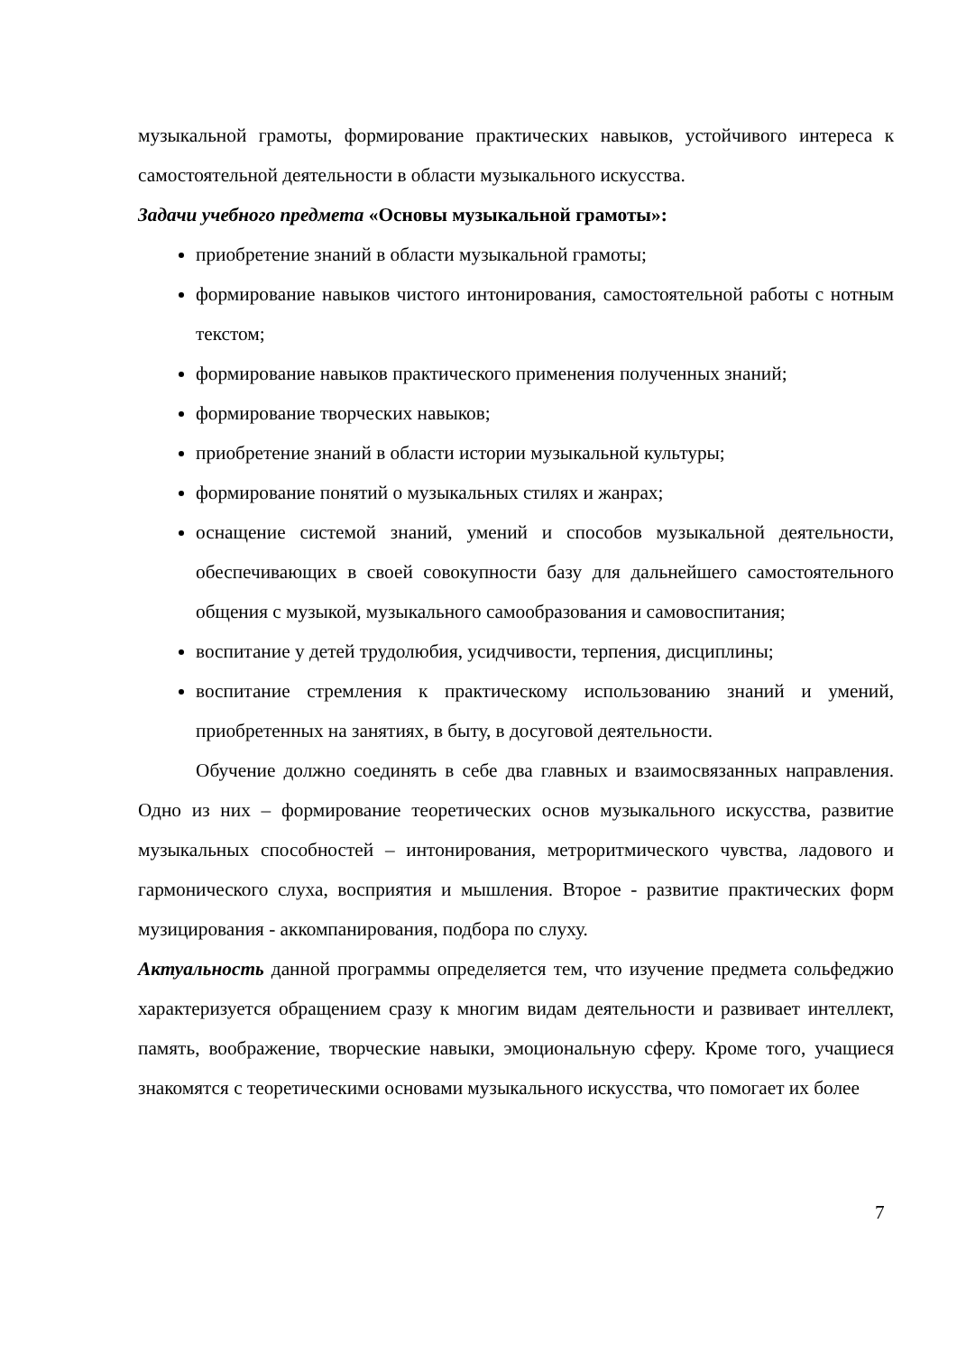музыкальной грамоты, формирование практических навыков, устойчивого интереса к самостоятельной деятельности в области музыкального искусства.
Задачи учебного предмета «Основы музыкальной грамоты»:
приобретение знаний в области музыкальной грамоты;
формирование навыков чистого интонирования, самостоятельной работы с нотным текстом;
формирование навыков практического применения полученных знаний;
формирование творческих навыков;
приобретение знаний в области истории музыкальной культуры;
формирование понятий о музыкальных стилях и жанрах;
оснащение системой знаний, умений и способов музыкальной деятельности, обеспечивающих в своей совокупности базу для дальнейшего самостоятельного общения с музыкой, музыкального самообразования и самовоспитания;
воспитание у детей трудолюбия, усидчивости, терпения, дисциплины;
воспитание стремления к практическому использованию знаний и умений, приобретенных на занятиях, в быту, в досуговой деятельности.
Обучение должно соединять в себе два главных и взаимосвязанных направления. Одно из них – формирование теоретических основ музыкального искусства, развитие музыкальных способностей – интонирования, метроритмического чувства, ладового и гармонического слуха, восприятия и мышления. Второе - развитие практических форм музицирования - аккомпанирования, подбора по слуху.
Актуальность данной программы определяется тем, что изучение предмета сольфеджио характеризуется обращением сразу к многим видам деятельности и развивает интеллект, память, воображение, творческие навыки, эмоциональную сферу. Кроме того, учащиеся знакомятся с теоретическими основами музыкального искусства, что помогает их более
7